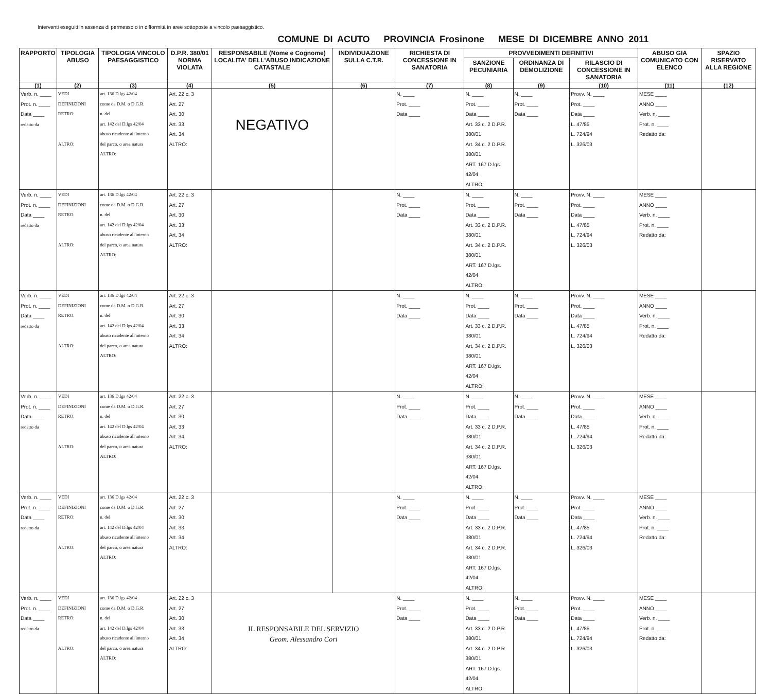Interventi eseguiti in assenza di permesso o in difformità in aree sottoposte a vincolo paesaggistico.
COMUNE DI ACUTO PROVINCIA Frosinone MESE DI DICEMBRE ANNO 2011
| RAPPORTO | TIPOLOGIA ABUSO | TIPOLOGIA VINCOLO PAESAGGISTICO | D.P.R. 380/01 NORMA VIOLATA | RESPONSABILE (Nome e Cognome) LOCALITA' DELL'ABUSO INDICAZIONE CATASTALE | INDIVIDUAZIONE SULLA C.T.R. | RICHIESTA DI CONCESSIONE IN SANATORIA | PROVVEDIMENTI DEFINITIVI | | | ABUSO GIA COMUNICATO CON ELENCO | SPAZIO RISERVATO ALLA REGIONE |
| --- | --- | --- | --- | --- | --- | --- | --- | --- | --- | --- | --- |
| | | | | | | | SANZIONE PECUNIARIA | ORDINANZA DI DEMOLIZIONE | RILASCIO DI CONCESSIONE IN SANATORIA | | |
| (1) | (2) | (3) | (4) | (5) | (6) | (7) | (8) | (9) | (10) | (11) | (12) |
| Verb. n. ____ Prot. n. ____ Data ____ redatto da | VEDI DEFINIZIONI RETRO: ALTRO: | art. 136 D.lgs 42/04 come da D.M. o D.G.R. n. del art. 142 del D.lgs 42/04 abuso ricadente all'interno del parco, o area natura ALTRO: | Art. 22 c. 3 Art. 27 Art. 30 Art. 33 Art. 34 ALTRO: | NEGATIVO | | N. ____ Prot. ____ Data ____ | N. ____ Prot. ____ Data ____ Art. 33 c. 2 D.P.R. 380/01 Art. 34 c. 2 D.P.R. 380/01 ART. 167 D.lgs. 42/04 ALTRO: | N. ____ Prot. ____ Data ____ | Provv. N. ____ Prot. ____ Data ____ L. 47/85 L. 724/94 L. 326/03 | MESE ____ ANNO ____ Verb. n. ____ Prot. n. ____ Redatto da: | |
| Verb. n. ____ Prot. n. ____ Data ____ redatto da | VEDI DEFINIZIONI RETRO: ALTRO: | art. 136 D.lgs 42/04 come da D.M. o D.G.R. n. del art. 142 del D.lgs 42/04 abuso ricadente all'interno del parco, o area natura ALTRO: | Art. 22 c. 3 Art. 27 Art. 30 Art. 33 Art. 34 ALTRO: | | | N. ____ Prot. ____ Data ____ | N. ____ Prot. ____ Data ____ Art. 33 c. 2 D.P.R. 380/01 Art. 34 c. 2 D.P.R. 380/01 ART. 167 D.lgs. 42/04 ALTRO: | N. ____ Prot. ____ Data ____ | Provv. N. ____ Prot. ____ Data ____ L. 47/85 L. 724/94 L. 326/03 | MESE ____ ANNO ____ Verb. n. ____ Prot. n. ____ Redatto da: | |
| Verb. n. ____ Prot. n. ____ Data ____ redatto da | VEDI DEFINIZIONI RETRO: ALTRO: | art. 136 D.lgs 42/04 come da D.M. o D.G.R. n. del art. 142 del D.lgs 42/04 abuso ricadente all'interno del parco, o area natura ALTRO: | Art. 22 c. 3 Art. 27 Art. 30 Art. 33 Art. 34 ALTRO: | | | N. ____ Prot. ____ Data ____ | N. ____ Prot. ____ Data ____ Art. 33 c. 2 D.P.R. 380/01 Art. 34 c. 2 D.P.R. 380/01 ART. 167 D.lgs. 42/04 ALTRO: | N. ____ Prot. ____ Data ____ | Provv. N. ____ Prot. ____ Data ____ L. 47/85 L. 724/94 L. 326/03 | MESE ____ ANNO ____ Verb. n. ____ Prot. n. ____ Redatto da: | |
| Verb. n. ____ Prot. n. ____ Data ____ redatto da | VEDI DEFINIZIONI RETRO: ALTRO: | art. 136 D.lgs 42/04 come da D.M. o D.G.R. n. del art. 142 del D.lgs 42/04 abuso ricadente all'interno del parco, o area natura ALTRO: | Art. 22 c. 3 Art. 27 Art. 30 Art. 33 Art. 34 ALTRO: | | | N. ____ Prot. ____ Data ____ | N. ____ Prot. ____ Data ____ Art. 33 c. 2 D.P.R. 380/01 Art. 34 c. 2 D.P.R. 380/01 ART. 167 D.lgs. 42/04 ALTRO: | N. ____ Prot. ____ Data ____ | Provv. N. ____ Prot. ____ Data ____ L. 47/85 L. 724/94 L. 326/03 | MESE ____ ANNO ____ Verb. n. ____ Prot. n. ____ Redatto da: | |
| Verb. n. ____ Prot. n. ____ Data ____ redatto da | VEDI DEFINIZIONI RETRO: ALTRO: | art. 136 D.lgs 42/04 come da D.M. o D.G.R. n. del art. 142 del D.lgs 42/04 abuso ricadente all'interno del parco, o area natura ALTRO: | Art. 22 c. 3 Art. 27 Art. 30 Art. 33 Art. 34 ALTRO: | | | N. ____ Prot. ____ Data ____ | N. ____ Prot. ____ Data ____ Art. 33 c. 2 D.P.R. 380/01 Art. 34 c. 2 D.P.R. 380/01 ART. 167 D.lgs. 42/04 ALTRO: | N. ____ Prot. ____ Data ____ | Provv. N. ____ Prot. ____ Data ____ L. 47/85 L. 724/94 L. 326/03 | MESE ____ ANNO ____ Verb. n. ____ Prot. n. ____ Redatto da: | |
| Verb. n. ____ Prot. n. ____ Data ____ redatto da | VEDI DEFINIZIONI RETRO: ALTRO: | art. 136 D.lgs 42/04 come da D.M. o D.G.R. n. del art. 142 del D.lgs 42/04 abuso ricadente all'interno del parco, o area natura ALTRO: | Art. 22 c. 3 Art. 27 Art. 30 Art. 33 Art. 34 ALTRO: | IL RESPONSABILE DEL SERVIZIO Geom. Alessandro Cori | | N. ____ Prot. ____ Data ____ | N. ____ Prot. ____ Data ____ Art. 33 c. 2 D.P.R. 380/01 Art. 34 c. 2 D.P.R. 380/01 ART. 167 D.lgs. 42/04 ALTRO: | N. ____ Prot. ____ Data ____ | Provv. N. ____ Prot. ____ Data ____ L. 47/85 L. 724/94 L. 326/03 | MESE ____ ANNO ____ Verb. n. ____ Prot. n. ____ Redatto da: | |